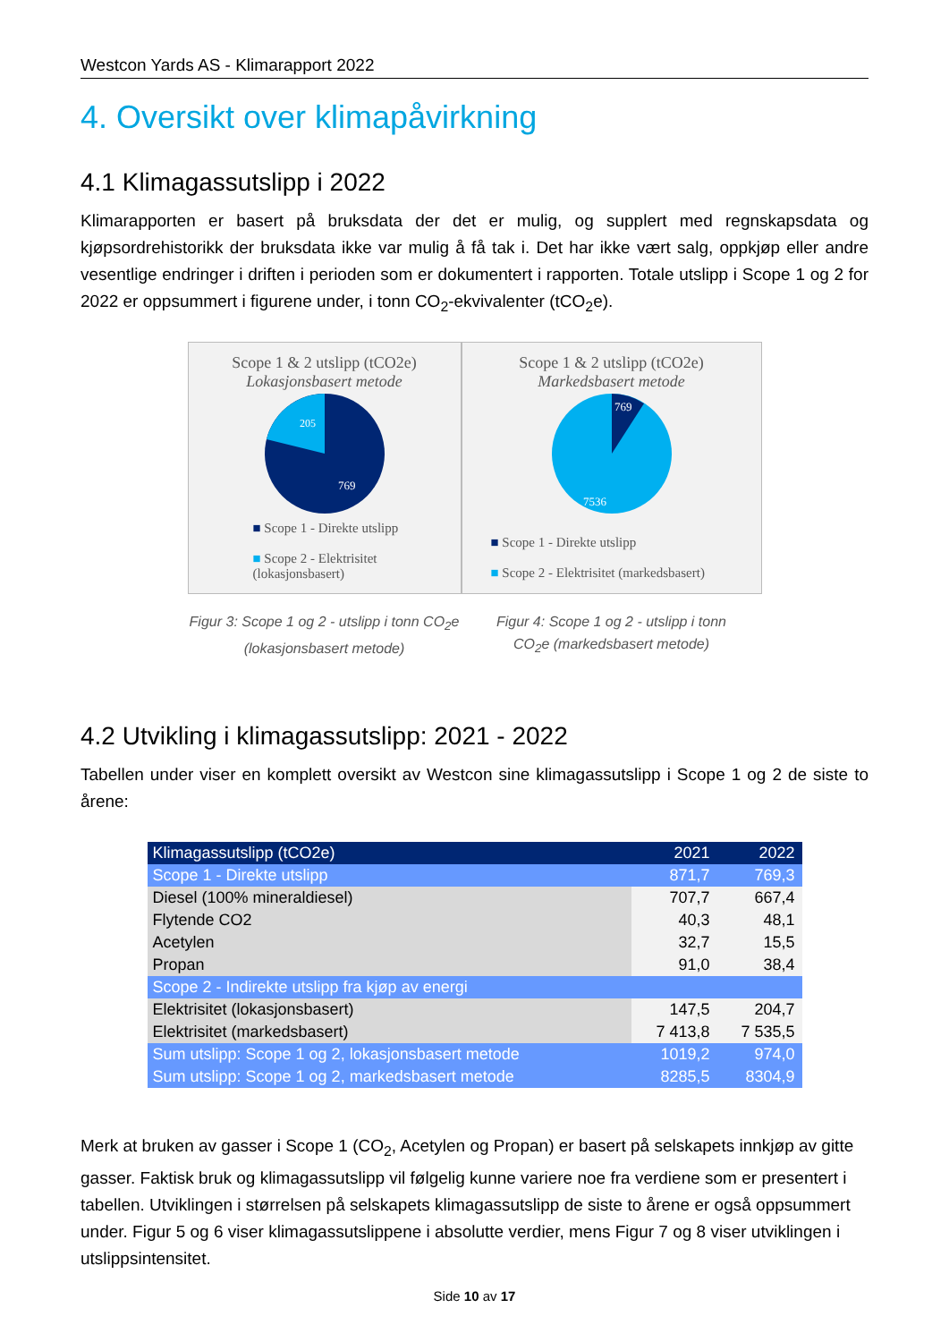Westcon Yards AS - Klimarapport 2022
4. Oversikt over klimapåvirkning
4.1 Klimagassutslipp i 2022
Klimarapporten er basert på bruksdata der det er mulig, og supplert med regnskapsdata og kjøpsordrehistorikk der bruksdata ikke var mulig å få tak i. Det har ikke vært salg, oppkjøp eller andre vesentlige endringer i driften i perioden som er dokumentert i rapporten. Totale utslipp i Scope 1 og 2 for 2022 er oppsummert i figurene under, i tonn CO<sub>2</sub>-ekvivalenter (tCO<sub>2</sub>e).
Scope 1 & 2 utslipp (tCO2e)
Lokasjonsbasert metode
205
769
■ Scope 1 - Direkte utslipp
■ Scope 2 - Elektrisitet (lokasjonsbasert)
Figur 3: Scope 1 og 2 - utslipp i tonn CO<sub>2</sub>e
(lokasjonsbasert metode)
Scope 1 & 2 utslipp (tCO2e)
Markedsbasert metode
769
7536
■ Scope 1 - Direkte utslipp
■ Scope 2 - Elektrisitet (markedsbasert)
Figur 4: Scope 1 og 2 - utslipp i tonn
CO<sub>2</sub>e (markedsbasert metode)
4.2 Utvikling i klimagassutslipp: 2021 - 2022
Tabellen under viser en komplett oversikt av Westcon sine klimagassutslipp i Scope 1 og 2 de siste to årene:
| Klimagassutslipp (tCO2e) | 2021 | 2022 |
| --- | --- | --- |
| Scope 1 - Direkte utslipp | 871,7 | 769,3 |
| Diesel (100% mineraldiesel) | 707,7 | 667,4 |
| Flytende CO2 | 40,3 | 48,1 |
| Acetylen | 32,7 | 15,5 |
| Propan | 91,0 | 38,4 |
| Scope 2 - Indirekte utslipp fra kjøp av energi | | |
| Elektrisitet (lokasjonsbasert) | 147,5 | 204,7 |
| Elektrisitet (markedsbasert) | 7 413,8 | 7 535,5 |
| Sum utslipp: Scope 1 og 2, lokasjonsbasert metode | 1019,2 | 974,0 |
| Sum utslipp: Scope 1 og 2, markedsbasert metode | 8285,5 | 8304,9 |
Merk at bruken av gasser i Scope 1 (CO<sub>2</sub>, Acetylen og Propan) er basert på selskapets innkjøp av gitte gasser. Faktisk bruk og klimagassutslipp vil følgelig kunne variere noe fra verdiene som er presentert i tabellen. Utviklingen i størrelsen på selskapets klimagassutslipp de siste to årene er også oppsummert under. Figur 5 og 6 viser klimagassutslippene i absolutte verdier, mens Figur 7 og 8 viser utviklingen i utslippsintensitet.
Side 10 av 17